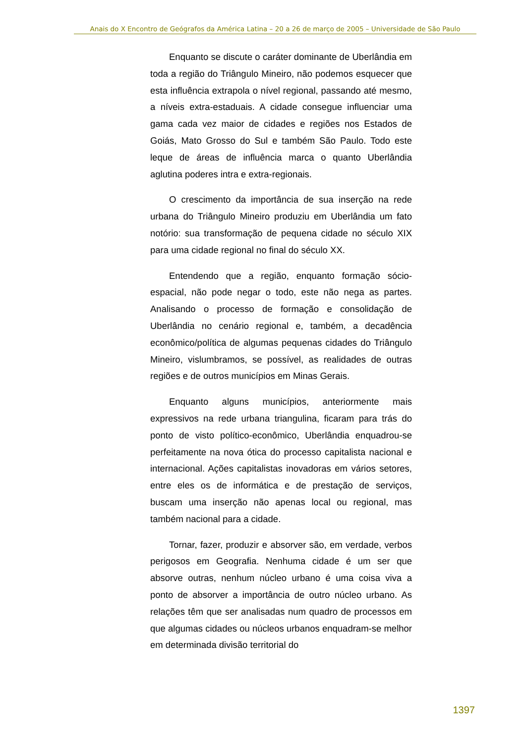Anais do X Encontro de Geógrafos da América Latina – 20 a 26 de março de 2005 – Universidade de São Paulo
Enquanto se discute o caráter dominante de Uberlândia em toda a região do Triângulo Mineiro, não podemos esquecer que esta influência extrapola o nível regional, passando até mesmo, a níveis extra-estaduais. A cidade consegue influenciar uma gama cada vez maior de cidades e regiões nos Estados de Goiás, Mato Grosso do Sul e também São Paulo. Todo este leque de áreas de influência marca o quanto Uberlândia aglutina poderes intra e extra-regionais.
O crescimento da importância de sua inserção na rede urbana do Triângulo Mineiro produziu em Uberlândia um fato notório: sua transformação de pequena cidade no século XIX para uma cidade regional no final do século XX.
Entendendo que a região, enquanto formação sócio-espacial, não pode negar o todo, este não nega as partes. Analisando o processo de formação e consolidação de Uberlândia no cenário regional e, também, a decadência econômico/política de algumas pequenas cidades do Triângulo Mineiro, vislumbramos, se possível, as realidades de outras regiões e de outros municípios em Minas Gerais.
Enquanto alguns municípios, anteriormente mais expressivos na rede urbana triangulina, ficaram para trás do ponto de visto político-econômico, Uberlândia enquadrou-se perfeitamente na nova ótica do processo capitalista nacional e internacional. Ações capitalistas inovadoras em vários setores, entre eles os de informática e de prestação de serviços, buscam uma inserção não apenas local ou regional, mas também nacional para a cidade.
Tornar, fazer, produzir e absorver são, em verdade, verbos perigosos em Geografia. Nenhuma cidade é um ser que absorve outras, nenhum núcleo urbano é uma coisa viva a ponto de absorver a importância de outro núcleo urbano. As relações têm que ser analisadas num quadro de processos em que algumas cidades ou núcleos urbanos enquadram-se melhor em determinada divisão territorial do
1397